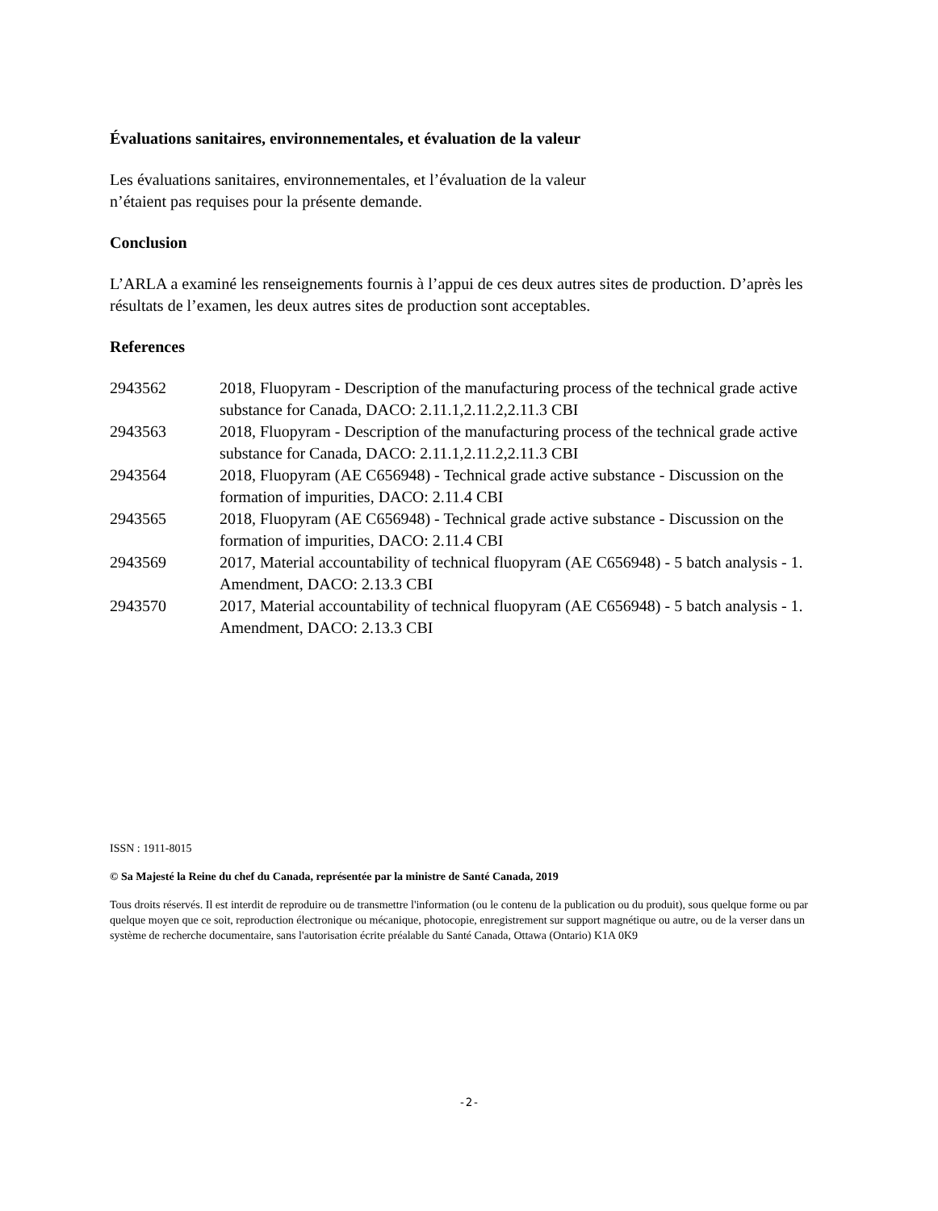Évaluations sanitaires, environnementales, et évaluation de la valeur
Les évaluations sanitaires, environnementales, et l’évaluation de la valeur
n’étaient pas requises pour la présente demande.
Conclusion
L’ARLA a examiné les renseignements fournis à l’appui de ces deux autres sites de production. D’après les résultats de l’examen, les deux autres sites de production sont acceptables.
References
| 2943562 | 2018, Fluopyram - Description of the manufacturing process of the technical grade active substance for Canada, DACO: 2.11.1,2.11.2,2.11.3 CBI |
| 2943563 | 2018, Fluopyram - Description of the manufacturing process of the technical grade active substance for Canada, DACO: 2.11.1,2.11.2,2.11.3 CBI |
| 2943564 | 2018, Fluopyram (AE C656948) - Technical grade active substance - Discussion on the formation of impurities, DACO: 2.11.4 CBI |
| 2943565 | 2018, Fluopyram (AE C656948) - Technical grade active substance - Discussion on the formation of impurities, DACO: 2.11.4 CBI |
| 2943569 | 2017, Material accountability of technical fluopyram (AE C656948) - 5 batch analysis - 1. Amendment, DACO: 2.13.3 CBI |
| 2943570 | 2017, Material accountability of technical fluopyram (AE C656948) - 5 batch analysis - 1. Amendment, DACO: 2.13.3 CBI |
ISSN : 1911-8015
© Sa Majesté la Reine du chef du Canada, représentée par la ministre de Santé Canada, 2019
Tous droits réservés. Il est interdit de reproduire ou de transmettre l'information (ou le contenu de la publication ou du produit), sous quelque forme ou par quelque moyen que ce soit, reproduction électronique ou mécanique, photocopie, enregistrement sur support magnétique ou autre, ou de la verser dans un système de recherche documentaire, sans l'autorisation écrite préalable du Santé Canada, Ottawa (Ontario) K1A 0K9
-2-